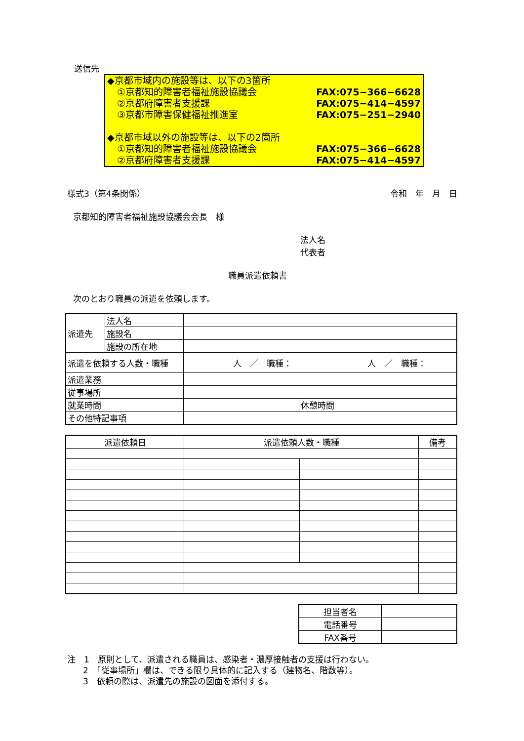送信先
◆京都市域内の施設等は、以下の3箇所
①京都知的障害者福祉施設協議会 FAX:075−366−6628
②京都府障害者支援課 FAX:075−414−4597
③京都市障害保健福祉推進室 FAX:075−251−2940
◆京都市域以外の施設等は、以下の2箇所
①京都知的障害者福祉施設協議会 FAX:075−366−6628
②京都府障害者支援課 FAX:075−414−4597
様式3（第4条関係） 令和　年　月　日
京都知的障害者福祉施設協議会会長　様
法人名
代表者
職員派遣依頼書
次のとおり職員の派遣を依頼します。
| 派遣先 | 法人名 | | | |
| | 施設名 | | | |
| | 施設の所在地 | | | |
| 派遣を依頼する人数・職種 | | 人 ／ 職種： 人 ／ 職種： | | |
| 派遣業務 | | | | |
| 従事場所 | | | | |
| 就業時間 | | | 休憩時間 | |
| その他特記事項 | | | | |
| 派遣依頼日 | 派遣依頼人数・職種 | | 備考 |
| --- | --- | --- | --- |
| 担当者名 | |
| 電話番号 | |
| FAX番号 | |
注　1　原則として、派遣される職員は、感染者・濃厚接触者の支援は行わない。
2　「従事場所」欄は、できる限り具体的に記入する（建物名、階数等）。
3　依頼の際は、派遣先の施設の図面を添付する。